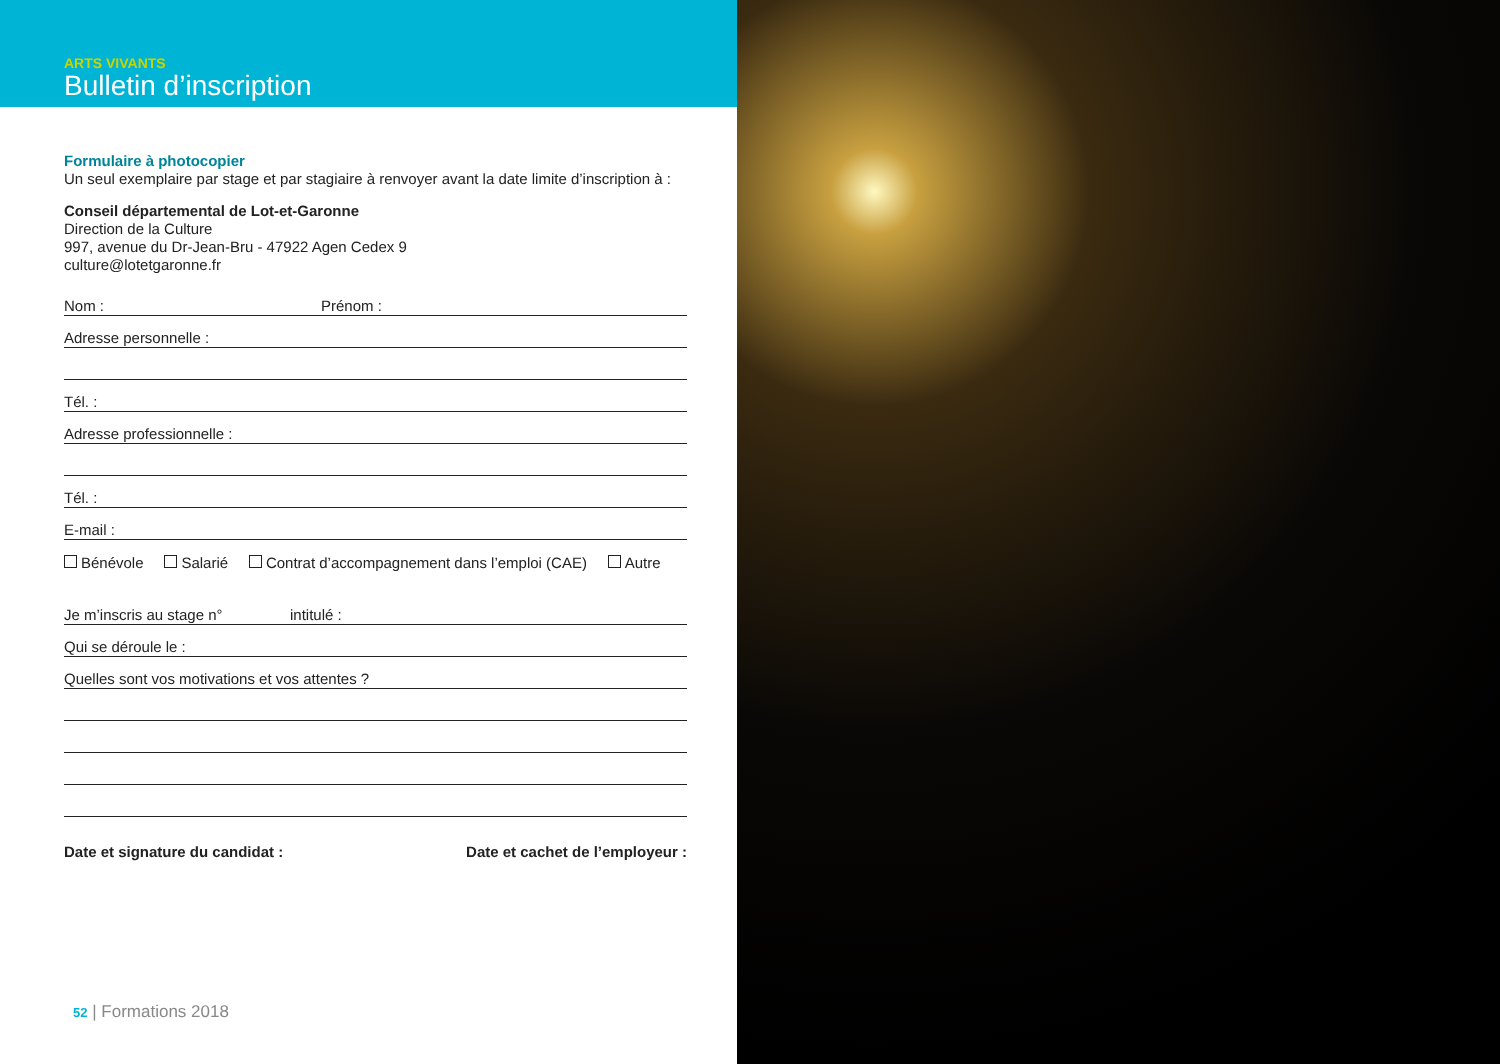ARTS VIVANTS
Bulletin d’inscription
Formulaire à photocopier
Un seul exemplaire par stage et par stagiaire à renvoyer avant la date limite d’inscription à :
Conseil départemental de Lot-et-Garonne
Direction de la Culture
997, avenue du Dr-Jean-Bru - 47922 Agen Cedex 9
culture@lotetgaronne.fr
Nom : Prénom :
Adresse personnelle :
Tél. :
Adresse professionnelle :
Tél. :
E-mail :
Bénévole Salarié Contrat d’accompagnement dans l’emploi (CAE) Autre
Je m’inscris au stage n° intitulé :
Qui se déroule le :
Quelles sont vos motivations et vos attentes ?
Date et signature du candidat : Date et cachet de l’employeur :
52 | Formations 2018